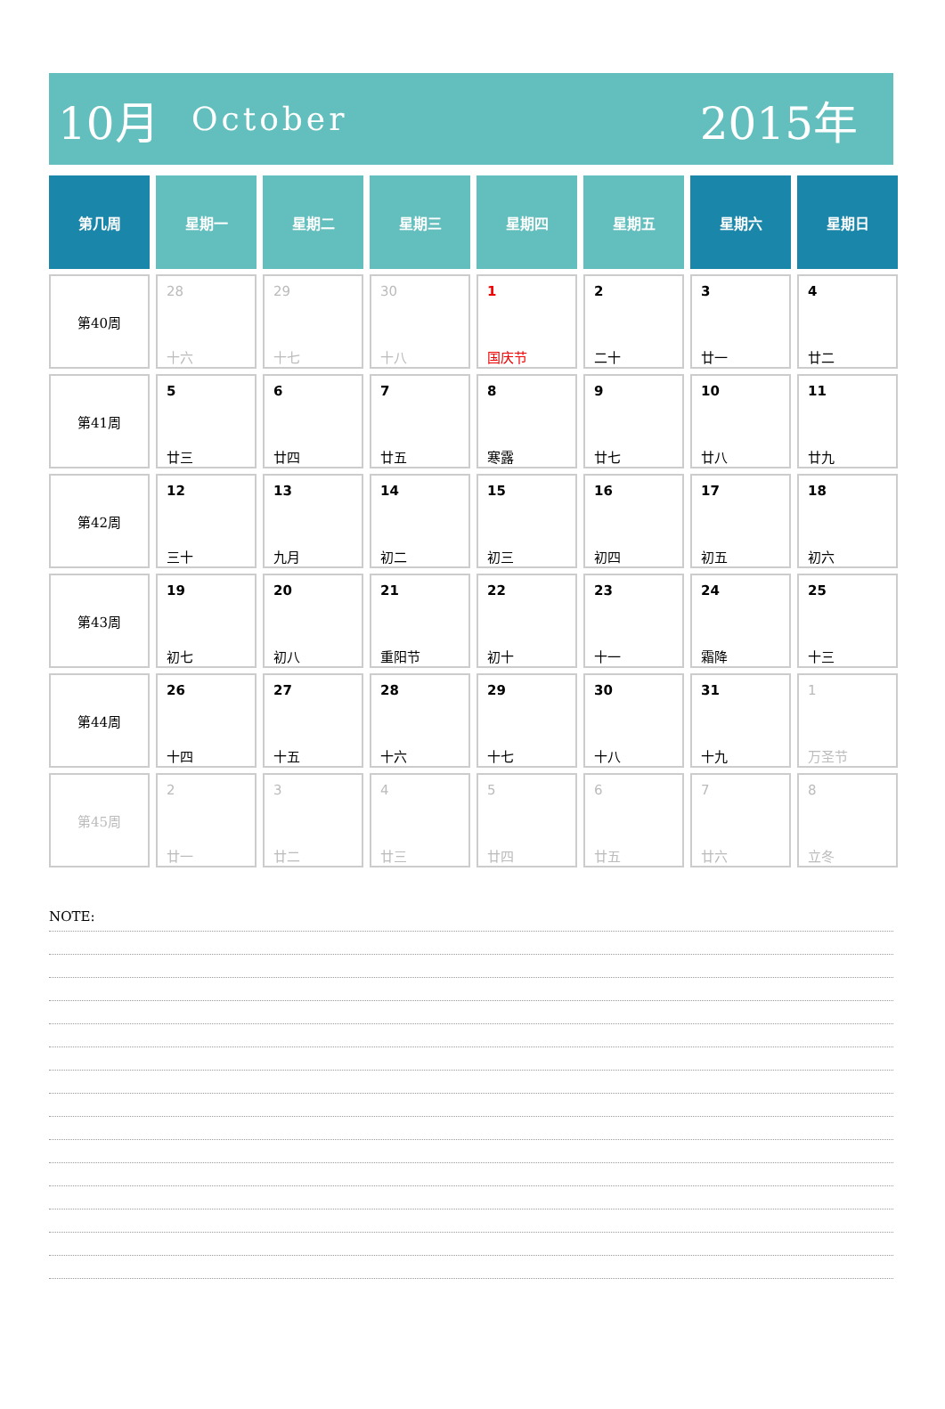10月 October 2015年
| 第几周 | 星期一 | 星期二 | 星期三 | 星期四 | 星期五 | 星期六 | 星期日 |
| --- | --- | --- | --- | --- | --- | --- | --- |
| 第40周 | 28 十六 | 29 十七 | 30 十八 | 1 国庆节 | 2 二十 | 3 廿一 | 4 廿二 |
| 第41周 | 5 廿三 | 6 廿四 | 7 廿五 | 8 寒露 | 9 廿七 | 10 廿八 | 11 廿九 |
| 第42周 | 12 三十 | 13 九月 | 14 初二 | 15 初三 | 16 初四 | 17 初五 | 18 初六 |
| 第43周 | 19 初七 | 20 初八 | 21 重阳节 | 22 初十 | 23 十一 | 24 霜降 | 25 十三 |
| 第44周 | 26 十四 | 27 十五 | 28 十六 | 29 十七 | 30 十八 | 31 十九 | 1 万圣节 |
| 第45周 | 2 廿一 | 3 廿二 | 4 廿三 | 5 廿四 | 6 廿五 | 7 廿六 | 8 立冬 |
NOTE: